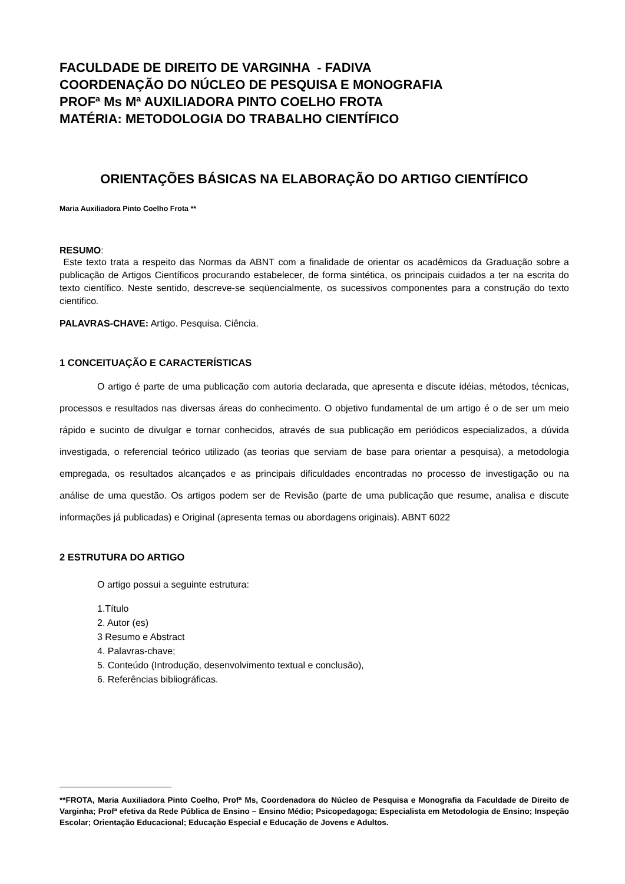FACULDADE DE DIREITO DE VARGINHA - FADIVA
COORDENAÇÃO DO NÚCLEO DE PESQUISA E MONOGRAFIA
PROFª Ms Mª AUXILIADORA PINTO COELHO FROTA
MATÉRIA: METODOLOGIA DO TRABALHO CIENTÍFICO
ORIENTAÇÕES BÁSICAS NA ELABORAÇÃO DO ARTIGO CIENTÍFICO
Maria Auxiliadora Pinto Coelho Frota **
RESUMO:
Este texto trata a respeito das Normas da ABNT com a finalidade de orientar os acadêmicos da Graduação sobre a publicação de Artigos Científicos procurando estabelecer, de forma sintética, os principais cuidados a ter na escrita do texto científico. Neste sentido, descreve-se seqüencialmente, os sucessivos componentes para a construção do texto cientifico.
PALAVRAS-CHAVE: Artigo. Pesquisa. Ciência.
1 CONCEITUAÇÃO E CARACTERÍSTICAS
O artigo é parte de uma publicação com autoria declarada, que apresenta e discute idéias, métodos, técnicas, processos e resultados nas diversas áreas do conhecimento. O objetivo fundamental de um artigo é o de ser um meio rápido e sucinto de divulgar e tornar conhecidos, através de sua publicação em periódicos especializados, a dúvida investigada, o referencial teórico utilizado (as teorias que serviam de base para orientar a pesquisa), a metodologia empregada, os resultados alcançados e as principais dificuldades encontradas no processo de investigação ou na análise de uma questão. Os artigos podem ser de Revisão (parte de uma publicação que resume, analisa e discute informações já publicadas) e Original (apresenta temas ou abordagens originais). ABNT 6022
2 ESTRUTURA DO ARTIGO
O artigo possui a seguinte estrutura:
1.Título
2. Autor (es)
3 Resumo e Abstract
4. Palavras-chave;
5. Conteúdo (Introdução, desenvolvimento textual e conclusão),
6. Referências bibliográficas.
**FROTA, Maria Auxiliadora Pinto Coelho, Profª Ms, Coordenadora do Núcleo de Pesquisa e Monografia da Faculdade de Direito de Varginha; Profª efetiva da Rede Pública de Ensino – Ensino Médio; Psicopedagoga; Especialista em Metodologia de Ensino; Inspeção Escolar; Orientação Educacional; Educação Especial e Educação de Jovens e Adultos.